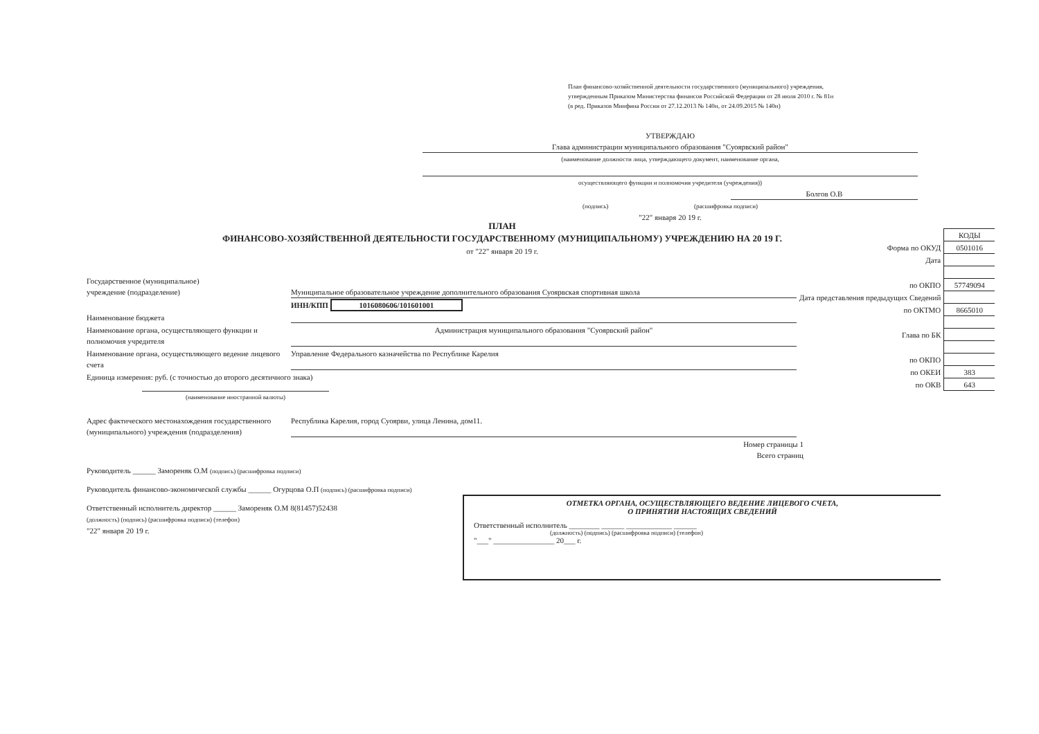План финансово-хозяйственной деятельности государственного (муниципального) учреждения, утвержденным Приказом Министерства финансов Российской Федерации от 28 июля 2010 г. № 81н
(в ред. Приказов Минфина России от 27.12.2013 № 140н, от 24.09.2015 № 140н)
УТВЕРЖДАЮ
Глава администрации муниципального образования "Суоярвский район"
(наименование должности лица, утверждающего документ, наименование органа,
осуществляющего функции и полномочия учредителя (учреждения))
Болгов О.В
(подпись) (расшифровка подписи)
"22" января 20 19 г.
ПЛАН
ФИНАНСОВО-ХОЗЯЙСТВЕННОЙ ДЕЯТЕЛЬНОСТИ ГОСУДАРСТВЕННОМУ (МУНИЦИПАЛЬНОМУ) УЧРЕЖДЕНИЮ НА 20 19 Г.
от "22" января 20 19 г.
| | КОДЫ |
| Форма по ОКУД | 0501016 |
| Дата | |
| по ОКПО | 57749094 |
| Дата представления предыдущих Сведений | |
| по ОКТМО | 8665010 |
| Глава по БК | |
| по ОКПО | |
| по ОКЕИ | 383 |
| по ОКВ | 643 |
Государственное (муниципальное)
учреждение (подразделение)
Муниципальное образовательное учреждение дополнительного образования Суоярвская спортивная школа
ИНН/КПП 1016080606/101601001
Наименование бюджета
Наименование органа, осуществляющего функции и полномочия учредителя
Администрация муниципального образования "Суоярвский район"
Наименование органа, осуществляющего ведение лицевого счета
Управление Федерального казначейства по Республике Карелия
Единица измерения: руб. (с точностью до второго десятичного знака)
(наименование иностранной валюты)
Адрес фактического местонахождения государственного (муниципального) учреждения (подразделения)
Республика Карелия, город Суоярви, улица Ленина, дом11.
Номер страницы 1
Всего страниц
Руководитель ______ Замореняк О.М (подпись) (расшифровка подписи)
Руководитель финансово-экономической службы ______ Огурцова О.П (подпись) (расшифровка подписи)
Ответственный исполнитель директор ______ Замореняк О.М 8(81457)52438
(должность) (подпись) (расшифровка подписи) (телефон)
"22" января 20 19 г.
ОТМЕТКА ОРГАНА, ОСУЩЕСТВЛЯЮЩЕГО ВЕДЕНИЕ ЛИЦЕВОГО СЧЕТА,
О ПРИНЯТИИ НАСТОЯЩИХ СВЕДЕНИЙ
Ответственный исполнитель ________ ______ ____________ ______
(должность) (подпись) (расшифровка подписи) (телефон)
"___" ________________ 20___ г.